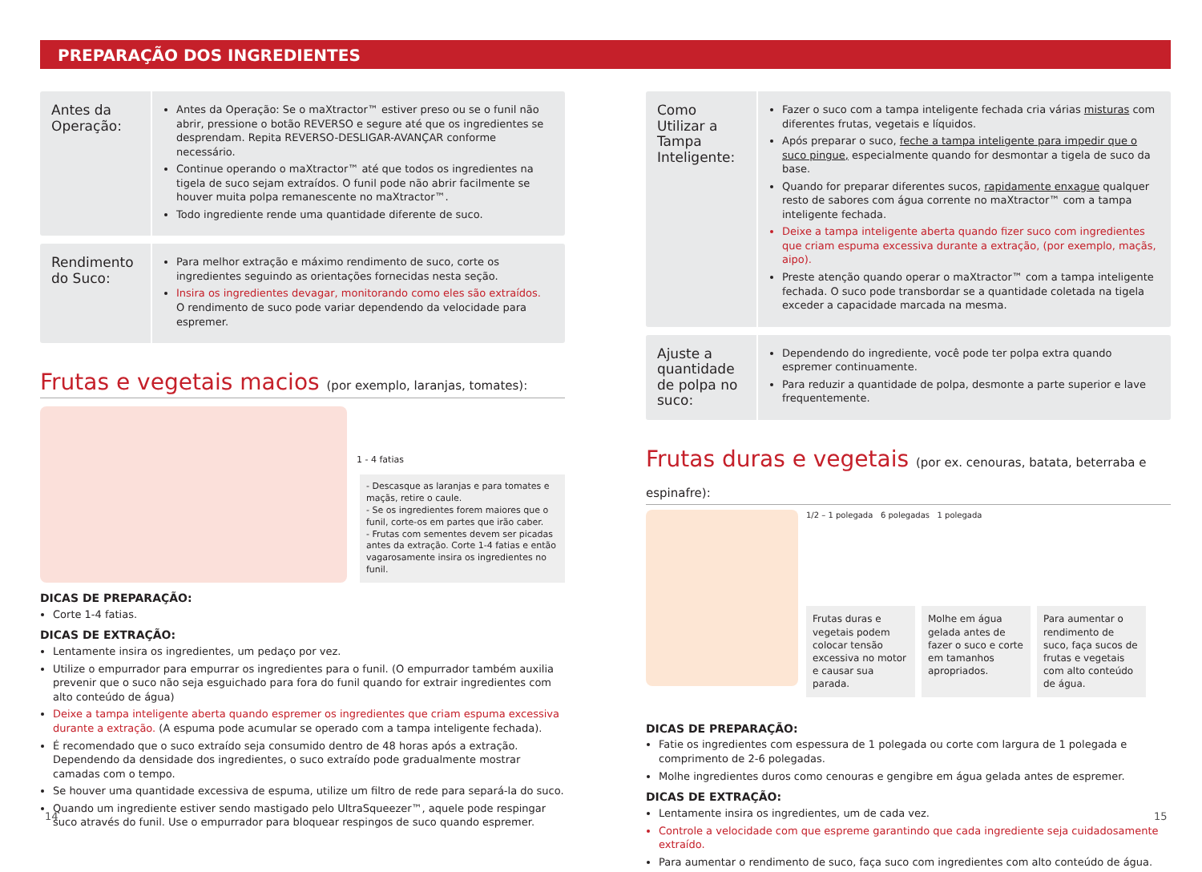PREPARAÇÃO DOS INGREDIENTES
Antes da Operação:
Antes da Operação: Se o maXtractor™ estiver preso ou se o funil não abrir, pressione o botão REVERSO e segure até que os ingredientes se desprendam. Repita REVERSO-DESLIGAR-AVANÇAR conforme necessário.
Continue operando o maXtractor™ até que todos os ingredientes na tigela de suco sejam extraídos. O funil pode não abrir facilmente se houver muita polpa remanescente no maXtractor™.
Todo ingrediente rende uma quantidade diferente de suco.
Rendimento do Suco:
Para melhor extração e máximo rendimento de suco, corte os ingredientes seguindo as orientações fornecidas nesta seção.
Insira os ingredientes devagar, monitorando como eles são extraídos.
O rendimento de suco pode variar dependendo da velocidade para espremer.
Frutas e vegetais macios (por exemplo, laranjas, tomates):
1 - 4 fatias
- Descasque as laranjas e para tomates e maçãs, retire o caule.
- Se os ingredientes forem maiores que o funil, corte-os em partes que irão caber.
- Frutas com sementes devem ser picadas antes da extração. Corte 1-4 fatias e então vagarosamente insira os ingredientes no funil.
DICAS DE PREPARAÇÃO:
Corte 1-4 fatias.
DICAS DE EXTRAÇÃO:
Lentamente insira os ingredientes, um pedaço por vez.
Utilize o empurrador para empurrar os ingredientes para o funil. (O empurrador também auxilia prevenir que o suco não seja esguichado para fora do funil quando for extrair ingredientes com alto conteúdo de água)
Deixe a tampa inteligente aberta quando espremer os ingredientes que criam espuma excessiva durante a extração. (A espuma pode acumular se operado com a tampa inteligente fechada).
É recomendado que o suco extraído seja consumido dentro de 48 horas após a extração. Dependendo da densidade dos ingredientes, o suco extraído pode gradualmente mostrar camadas com o tempo.
Se houver uma quantidade excessiva de espuma, utilize um filtro de rede para separá-la do suco.
Quando um ingrediente estiver sendo mastigado pelo UltraSqueezer™, aquele pode respingar suco através do funil. Use o empurrador para bloquear respingos de suco quando espremer.
Como Utilizar a Tampa Inteligente:
Fazer o suco com a tampa inteligente fechada cria várias misturas com diferentes frutas, vegetais e líquidos.
Após preparar o suco, feche a tampa inteligente para impedir que o suco pingue, especialmente quando for desmontar a tigela de suco da base.
Quando for preparar diferentes sucos, rapidamente enxague qualquer resto de sabores com água corrente no maXtractor™ com a tampa inteligente fechada.
Deixe a tampa inteligente aberta quando fizer suco com ingredientes que criam espuma excessiva durante a extração, (por exemplo, maçãs, aipo).
Preste atenção quando operar o maXtractor™ com a tampa inteligente fechada. O suco pode transbordar se a quantidade coletada na tigela exceder a capacidade marcada na mesma.
Ajuste a quantidade de polpa no suco:
Dependendo do ingrediente, você pode ter polpa extra quando espremer continuamente.
Para reduzir a quantidade de polpa, desmonte a parte superior e lave frequentemente.
Frutas duras e vegetais (por ex. cenouras, batata, beterraba e espinafre):
1/2 – 1 polegada 6 polegadas 1 polegada
Frutas duras e vegetais podem colocar tensão excessiva no motor e causar sua parada.
Molhe em água gelada antes de fazer o suco e corte em tamanhos apropriados.
Para aumentar o rendimento de suco, faça sucos de frutas e vegetais com alto conteúdo de água.
DICAS DE PREPARAÇÃO:
Fatie os ingredientes com espessura de 1 polegada ou corte com largura de 1 polegada e comprimento de 2-6 polegadas.
Molhe ingredientes duros como cenouras e gengibre em água gelada antes de espremer.
DICAS DE EXTRAÇÃO:
Lentamente insira os ingredientes, um de cada vez.
Controle a velocidade com que espreme garantindo que cada ingrediente seja cuidadosamente extraído.
Para aumentar o rendimento de suco, faça suco com ingredientes com alto conteúdo de água.
14 15